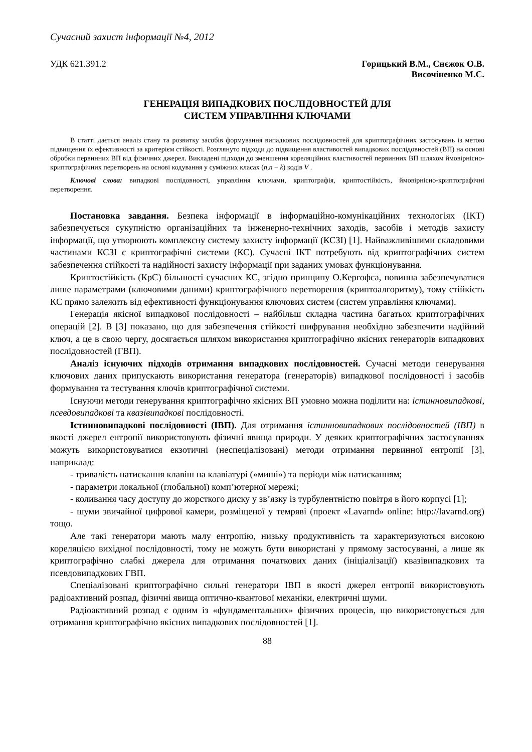Сучасний захист інформації №4, 2012
УДК 621.391.2 Горицький В.М., Снєжок О.В.
Височіненко М.С.
ГЕНЕРАЦІЯ ВИПАДКОВИХ ПОСЛІДОВНОСТЕЙ ДЛЯ
СИСТЕМ УПРАВЛІННЯ КЛЮЧАМИ
В статті дається аналіз стану та розвитку засобів формування випадкових послідовностей для криптографічних застосувань із метою підвищення їх ефективності за критерієм стійкості. Розглянуто підходи до підвищення властивостей випадкових послідовностей (ВП) на основі обробки первинних ВП від фізичних джерел. Викладені підходи до зменшення кореляційних властивостей первинних ВП шляхом ймовірнісно-криптографічних перетворень на основі кодування у суміжних класах (n,n − k) кодів V .
Ключові слова: випадкові послідовності, управління ключами, криптографія, криптостійкість, ймовірнісно-криптографічні перетворення.
Постановка завдання. Безпека інформації в інформаційно-комунікаційних технологіях (ІКТ) забезпечується сукупністю організаційних та інженерно-технічних заходів, засобів і методів захисту інформації, що утворюють комплексну систему захисту інформації (КСЗІ) [1]. Найважливішими складовими частинами КСЗІ є криптографічні системи (КС). Сучасні ІКТ потребують від криптографічних систем забезпечення стійкості та надійності захисту інформації при заданих умовах функціонування.
Криптостійкість (КрС) більшості сучасних КС, згідно принципу О.Кергофса, повинна забезпечуватися лише параметрами (ключовими даними) криптографічного перетворення (криптоалгоритму), тому стійкість КС прямо залежить від ефективності функціонування ключових систем (систем управління ключами).
Генерація якісної випадкової послідовності – найбільш складна частина багатьох криптографічних операцій [2]. В [3] показано, що для забезпечення стійкості шифрування необхідно забезпечити надійний ключ, а це в свою чергу, досягається шляхом використання криптографічно якісних генераторів випадкових послідовностей (ГВП).
Аналіз існуючих підходів отримання випадкових послідовностей. Сучасні методи генерування ключових даних припускають використання генератора (генераторів) випадкової послідовності і засобів формування та тестування ключів криптографічної системи.
Існуючи методи генерування криптографічно якісних ВП умовно можна поділити на: істинновипадкові, псевдовипадкові та квазівипадкові послідовності.
Істинновипадкові послідовності (ІВП). Для отримання істинновипадкових послідовностей (ІВП) в якості джерел ентропії використовують фізичні явища природи. У деяких криптографічних застосуваннях можуть використовуватися екзотичні (неспеціалізовані) методи отримання первинної ентропії [3], наприклад:
- тривалість натискання клавіш на клавіатурі («миші») та періоди між натисканням;
- параметри локальної (глобальної) комп’ютерної мережі;
- коливання часу доступу до жорсткого диску у зв’язку із турбулентністю повітря в його корпусі [1];
- шуми звичайної цифрової камери, розміщеної у темряві (проект «Lavarnd» online: http://lavarnd.org) тощо.
Але такі генератори мають малу ентропію, низьку продуктивність та характеризуються високою кореляцією вихідної послідовності, тому не можуть бути використані у прямому застосуванні, а лише як криптографічно слабкі джерела для отримання початкових даних (ініціалізації) квазівипадкових та псевдовипадкових ГВП.
Спеціалізовані криптографічно сильні генератори ІВП в якості джерел ентропії використовують радіоактивний розпад, фізичні явища оптично-квантової механіки, електричні шуми.
Радіоактивний розпад є одним із «фундаментальних» фізичних процесів, що використовується для отримання криптографічно якісних випадкових послідовностей [1].
88